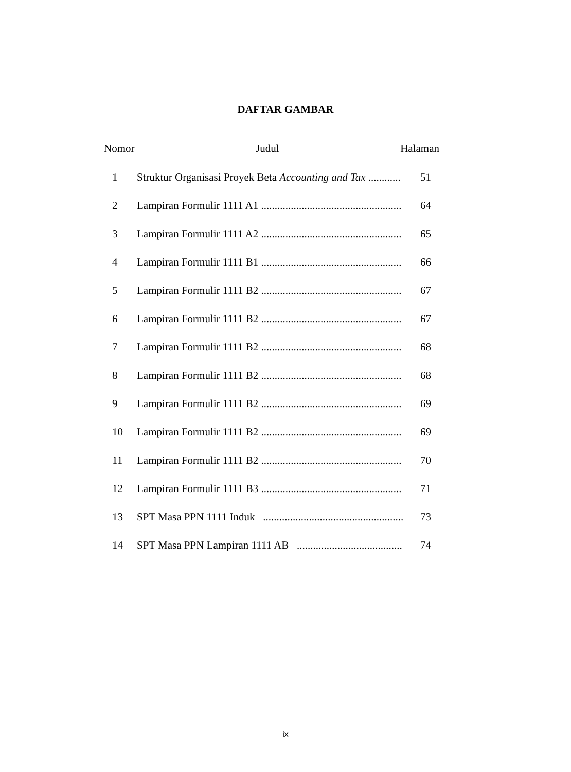DAFTAR GAMBAR
Nomor Judul Halaman
1 Struktur Organisasi Proyek Beta Accounting and Tax ............ 51
2 Lampiran Formulir 1111 A1 .................................................... 64
3 Lampiran Formulir 1111 A2 .................................................... 65
4 Lampiran Formulir 1111 B1 .................................................... 66
5 Lampiran Formulir 1111 B2 .................................................... 67
6 Lampiran Formulir 1111 B2 .................................................... 67
7 Lampiran Formulir 1111 B2 .................................................... 68
8 Lampiran Formulir 1111 B2 .................................................... 68
9 Lampiran Formulir 1111 B2 .................................................... 69
10 Lampiran Formulir 1111 B2 .................................................... 69
11 Lampiran Formulir 1111 B2 .................................................... 70
12 Lampiran Formulir 1111 B3 .................................................... 71
13 SPT Masa PPN 1111 Induk .................................................... 73
14 SPT Masa PPN Lampiran 1111 AB ....................................... 74
ix